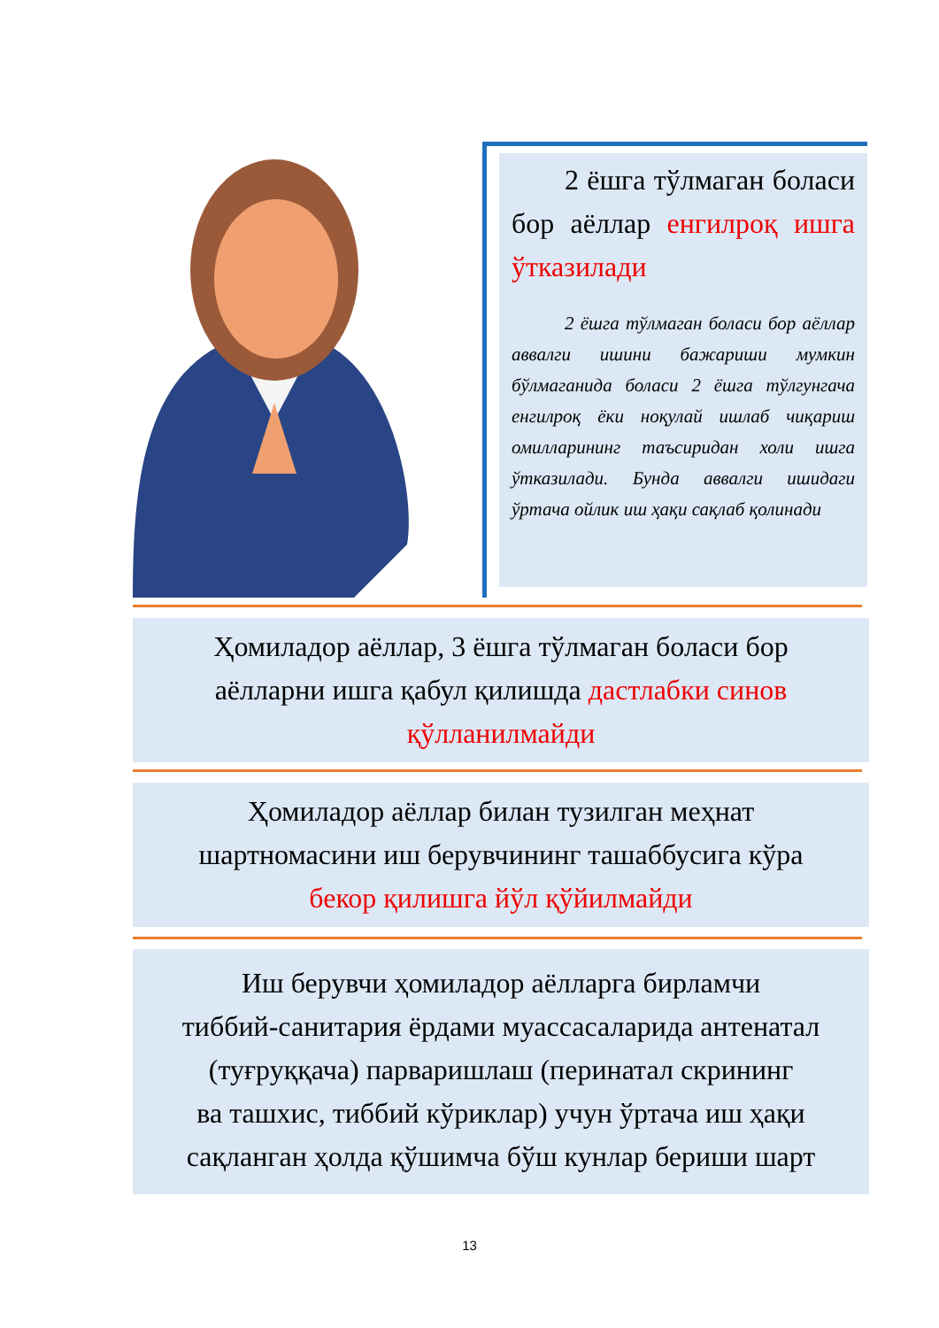2 ёшга тўлмаган боласи бор аёллар енгилроқ ишга ўтказилади
2 ёшга тўлмаган боласи бор аёллар аввалги ишини бажариши мумкин бўлмаганида боласи 2 ёшга тўлгунгача енгилроқ ёки ноқулай ишлаб чиқариш омилларининг таъсиридан холи ишга ўтказилади. Бунда аввалги ишидаги ўртача ойлик иш ҳақи сақлаб қолинади
Ҳомиладор аёллар, 3 ёшга тўлмаган боласи бор
аёлларни ишга қабул қилишда дастлабки синов
қўлланилмайди
Ҳомиладор аёллар билан тузилган меҳнат
шартномасини иш берувчининг ташаббусига кўра
бекор қилишга йўл қўйилмайди
Иш берувчи ҳомиладор аёлларга бирламчи
тиббий-санитария ёрдами муассасаларида антенатал
(туғруққача) парваришлаш (перинатал скрининг
ва ташхис, тиббий кўриклар) учун ўртача иш ҳақи
сақланган ҳолда қўшимча бўш кунлар бериши шарт
13